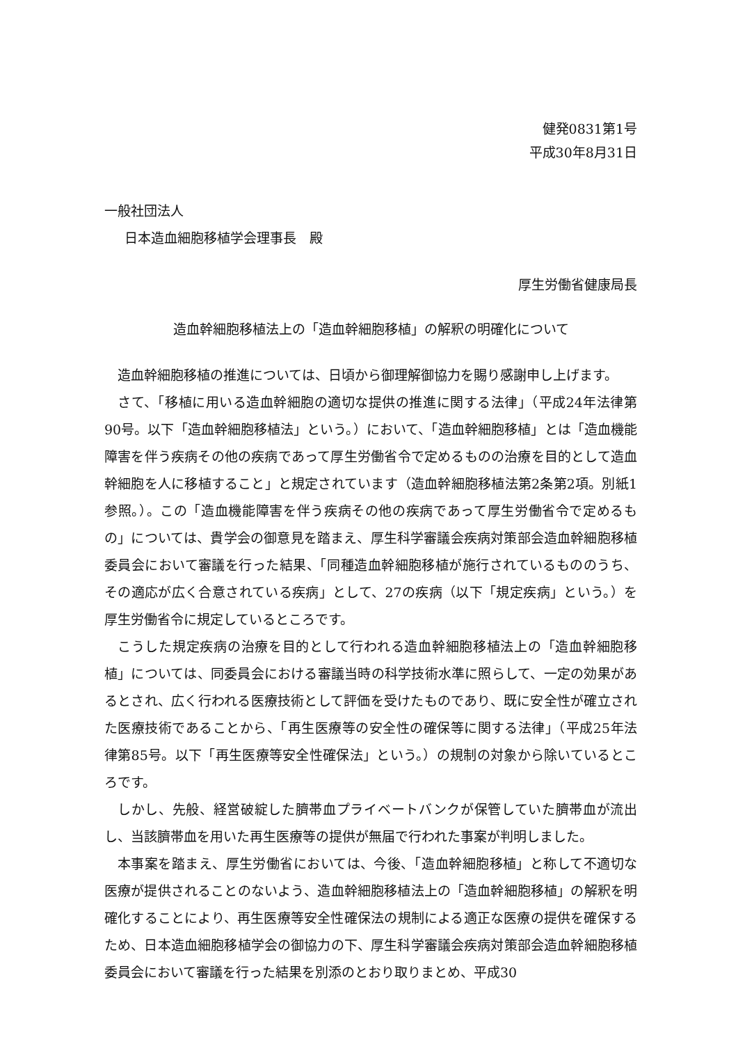健発0831第1号
平成30年8月31日
一般社団法人
日本造血細胞移植学会理事長　殿
厚生労働省健康局長
造血幹細胞移植法上の「造血幹細胞移植」の解釈の明確化について
造血幹細胞移植の推進については、日頃から御理解御協力を賜り感謝申し上げます。
さて、「移植に用いる造血幹細胞の適切な提供の推進に関する法律」（平成24年法律第90号。以下「造血幹細胞移植法」という。）において、「造血幹細胞移植」とは「造血機能障害を伴う疾病その他の疾病であって厚生労働省令で定めるものの治療を目的として造血幹細胞を人に移植すること」と規定されています（造血幹細胞移植法第2条第2項。別紙1参照。）。この「造血機能障害を伴う疾病その他の疾病であって厚生労働省令で定めるもの」については、貴学会の御意見を踏まえ、厚生科学審議会疾病対策部会造血幹細胞移植委員会において審議を行った結果、「同種造血幹細胞移植が施行されているもののうち、その適応が広く合意されている疾病」として、27の疾病（以下「規定疾病」という。）を厚生労働省令に規定しているところです。
こうした規定疾病の治療を目的として行われる造血幹細胞移植法上の「造血幹細胞移植」については、同委員会における審議当時の科学技術水準に照らして、一定の効果があるとされ、広く行われる医療技術として評価を受けたものであり、既に安全性が確立された医療技術であることから、「再生医療等の安全性の確保等に関する法律」（平成25年法律第85号。以下「再生医療等安全性確保法」という。）の規制の対象から除いているところです。
しかし、先般、経営破綻した臍帯血プライベートバンクが保管していた臍帯血が流出し、当該臍帯血を用いた再生医療等の提供が無届で行われた事案が判明しました。
本事案を踏まえ、厚生労働省においては、今後、「造血幹細胞移植」と称して不適切な医療が提供されることのないよう、造血幹細胞移植法上の「造血幹細胞移植」の解釈を明確化することにより、再生医療等安全性確保法の規制による適正な医療の提供を確保するため、日本造血細胞移植学会の御協力の下、厚生科学審議会疾病対策部会造血幹細胞移植委員会において審議を行った結果を別添のとおり取りまとめ、平成30